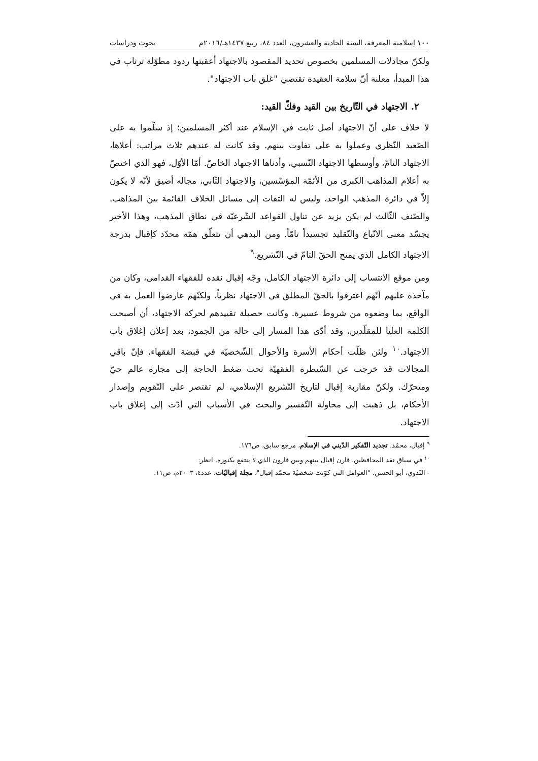١٠٠ إسلامية المعرفة، السنة الحادية والعشرون، العدد ٨٤، ربيع ١٤٣٧هـ/٢٠١٦م بحوث ودراسات
ولكنّ مجادلات المسلمين بخصوص تحديد المقصود بالاجتهاد أعقبتها ردود مطوّلة ترتاب في هذا المبدأ، معلنة أنّ سلامة العقيدة تقتضي "غلق باب الاجتهاد".
٢. الاجتهاد في التّاريخ بين القيد وفكّ القيد:
لا خلاف على أنّ الاجتهاد أصل ثابت في الإسلام عند أكثر المسلمين؛ إذ سلّموا به على الصّعيد النّظري وعملوا به على تفاوت بينهم. وقد كانت له عندهم ثلاث مراتب: أعلاها، الاجتهاد التامّ، وأوسطها الاجتهاد النّسبي، وأدناها الاجتهاد الخاصّ. أمّا الأوّل، فهو الذي اختصّ به أعلام المذاهب الكبرى من الأئمّة المؤسّسين، والاجتهاد الثّاني، مجاله أضيق لأنّه لا يكون إلاّ في دائرة المذهب الواحد، وليس له التفات إلى مسائل الخلاف القائمة بين المذاهب. والصّنف الثّالث لم يكن يزيد عن تناول القواعد الشّرعيّة في نطاق المذهب، وهذا الأخير يجسّد معنى الاتّباع والتّقليد تجسيداً تامّاً. ومن البدهي أن تتعلّق همّة محدّد كإقبال بدرجة الاجتهاد الكامل الذي يمنح الحقّ التامّ في التّشريع.<sup>٩</sup>
ومن موقع الانتساب إلى دائرة الاجتهاد الكامل، وجّه إقبال نقده للفقهاء القدامى، وكان من مآخذه عليهم أنّهم اعترفوا بالحقّ المطلق في الاجتهاد نظرياً، ولكنّهم عارضوا العمل به في الواقع، بما وضعوه من شروط عسيرة. وكانت حصيلة تقييدهم لحركة الاجتهاد، أن أصبحت الكلمة العليا للمقلّدين، وقد أدّى هذا المسار إلى حالة من الجمود، بعد إعلان إغلاق باب الاجتهاد.<sup>١٠</sup> ولئن ظلّت أحكام الأسرة والأحوال الشّخصيّة في قبضة الفقهاء، فإنّ باقي المجالات قد خرجت عن السّيطرة الفقهيّة تحت ضغط الحاجة إلى مجارة عالم حيّ ومتحرّك. ولكنّ مقاربة إقبال لتاريخ التّشريع الإسلامي، لم تقتصر على التّقويم وإصدار الأحكام، بل ذهبت إلى محاولة التّفسير والبحث في الأسباب التي أدّت إلى إغلاق باب الاجتهاد.
<sup>٩</sup> إقبال، محمّد. تجديد التّفكير الدّيني في الإسلام، مرجع سابق، ص١٧٦.
<sup>١٠</sup> في سياق نقد المحافظين، قارن إقبال بينهم وبين قارون الذي لا ينتفع بكنوزه. انظر:
- النّدوي، أبو الحسن. "العوامل التي كوّنت شخصيّة محمّد إقبال"، مجلة إقباليّات، عدد٤، ٢٠٠٣م، ص١١.